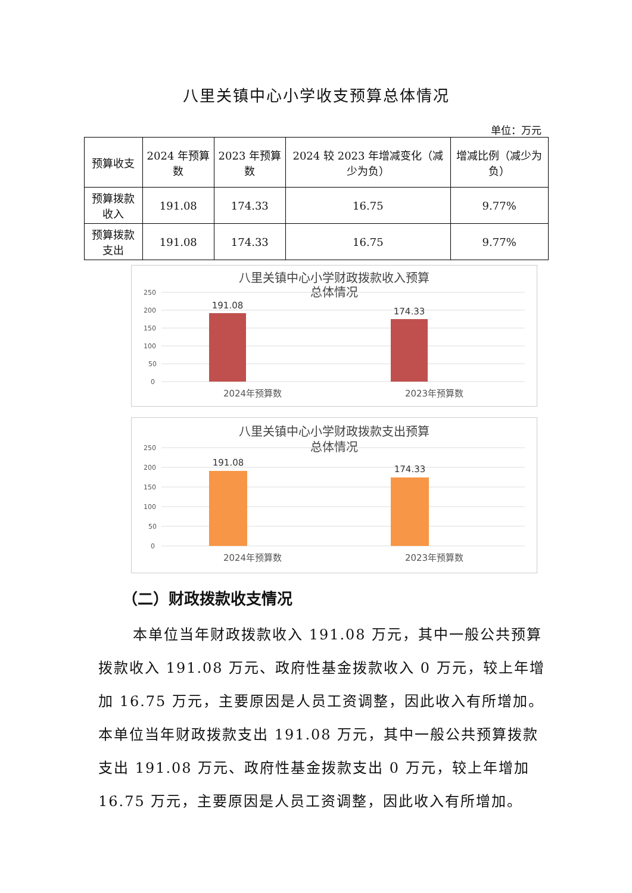八里关镇中心小学收支预算总体情况
单位：万元
| 预算收支 | 2024 年预算数 | 2023 年预算数 | 2024 较 2023 年增减变化（减少为负） | 增减比例（减少为负） |
| --- | --- | --- | --- | --- |
| 预算拨款收入 | 191.08 | 174.33 | 16.75 | 9.77% |
| 预算拨款支出 | 191.08 | 174.33 | 16.75 | 9.77% |
八里关镇中心小学财政拨款收入预算
总体情况
250
200
150
100
50
0
191.08
174.33
2024年预算数
2023年预算数
八里关镇中心小学财政拨款支出预算
总体情况
250
200
150
100
50
0
191.08
174.33
2024年预算数
2023年预算数
（二）财政拨款收支情况
本单位当年财政拨款收入 191.08 万元，其中一般公共预算拨款收入 191.08 万元、政府性基金拨款收入 0 万元，较上年增加 16.75 万元，主要原因是人员工资调整，因此收入有所增加。本单位当年财政拨款支出 191.08 万元，其中一般公共预算拨款支出 191.08 万元、政府性基金拨款支出 0 万元，较上年增加 16.75 万元，主要原因是人员工资调整，因此收入有所增加。